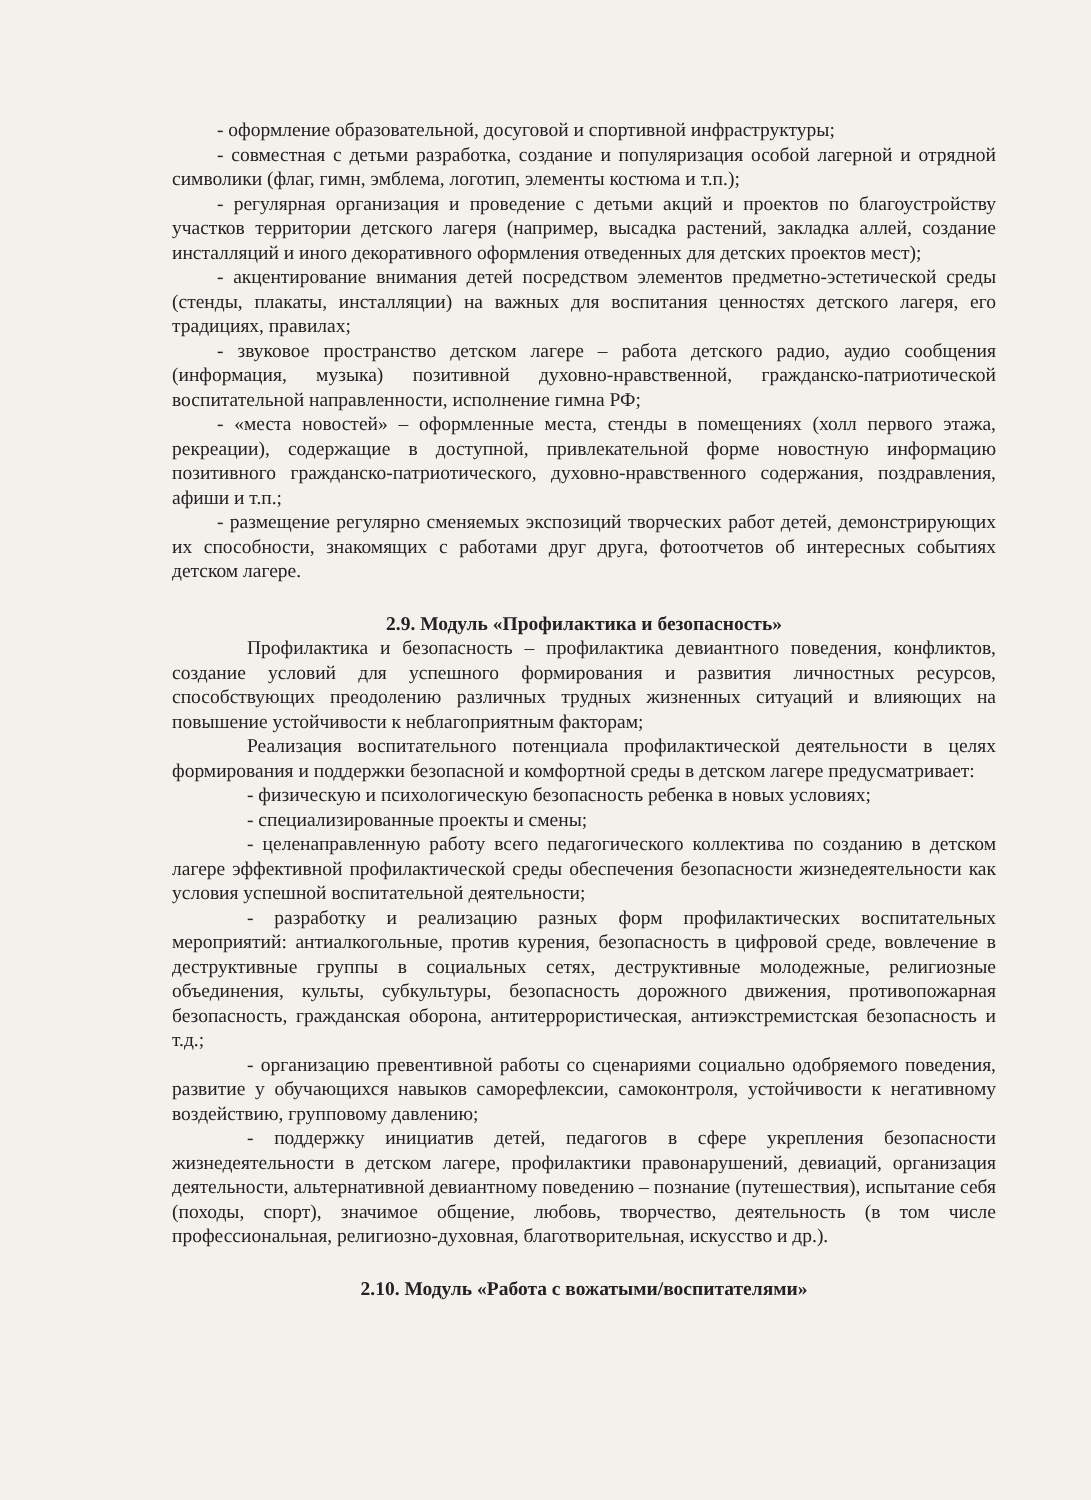- оформление образовательной, досуговой и спортивной инфраструктуры;
- совместная с детьми разработка, создание и популяризация особой лагерной и отрядной символики (флаг, гимн, эмблема, логотип, элементы костюма и т.п.);
- регулярная организация и проведение с детьми акций и проектов по благоустройству участков территории детского лагеря (например, высадка растений, закладка аллей, создание инсталляций и иного декоративного оформления отведенных для детских проектов мест);
- акцентирование внимания детей посредством элементов предметно-эстетической среды (стенды, плакаты, инсталляции) на важных для воспитания ценностях детского лагеря, его традициях, правилах;
- звуковое пространство детском лагере – работа детского радио, аудио сообщения (информация, музыка) позитивной духовно-нравственной, гражданско-патриотической воспитательной направленности, исполнение гимна РФ;
- «места новостей» – оформленные места, стенды в помещениях (холл первого этажа, рекреации), содержащие в доступной, привлекательной форме новостную информацию позитивного гражданско-патриотического, духовно-нравственного содержания, поздравления, афиши и т.п.;
- размещение регулярно сменяемых экспозиций творческих работ детей, демонстрирующих их способности, знакомящих с работами друг друга, фотоотчетов об интересных событиях детском лагере.
2.9. Модуль «Профилактика и безопасность»
Профилактика и безопасность – профилактика девиантного поведения, конфликтов, создание условий для успешного формирования и развития личностных ресурсов, способствующих преодолению различных трудных жизненных ситуаций и влияющих на повышение устойчивости к неблагоприятным факторам;
Реализация воспитательного потенциала профилактической деятельности в целях формирования и поддержки безопасной и комфортной среды в детском лагере предусматривает:
- физическую и психологическую безопасность ребенка в новых условиях;
- специализированные проекты и смены;
- целенаправленную работу всего педагогического коллектива по созданию в детском лагере эффективной профилактической среды обеспечения безопасности жизнедеятельности как условия успешной воспитательной деятельности;
- разработку и реализацию разных форм профилактических воспитательных мероприятий: антиалкогольные, против курения, безопасность в цифровой среде, вовлечение в деструктивные группы в социальных сетях, деструктивные молодежные, религиозные объединения, культы, субкультуры, безопасность дорожного движения, противопожарная безопасность, гражданская оборона, антитеррористическая, антиэкстремистская безопасность и т.д.;
- организацию превентивной работы со сценариями социально одобряемого поведения, развитие у обучающихся навыков саморефлексии, самоконтроля, устойчивости к негативному воздействию, групповому давлению;
- поддержку инициатив детей, педагогов в сфере укрепления безопасности жизнедеятельности в детском лагере, профилактики правонарушений, девиаций, организация деятельности, альтернативной девиантному поведению – познание (путешествия), испытание себя (походы, спорт), значимое общение, любовь, творчество, деятельность (в том числе профессиональная, религиозно-духовная, благотворительная, искусство и др.).
2.10. Модуль «Работа с вожатыми/воспитателями»